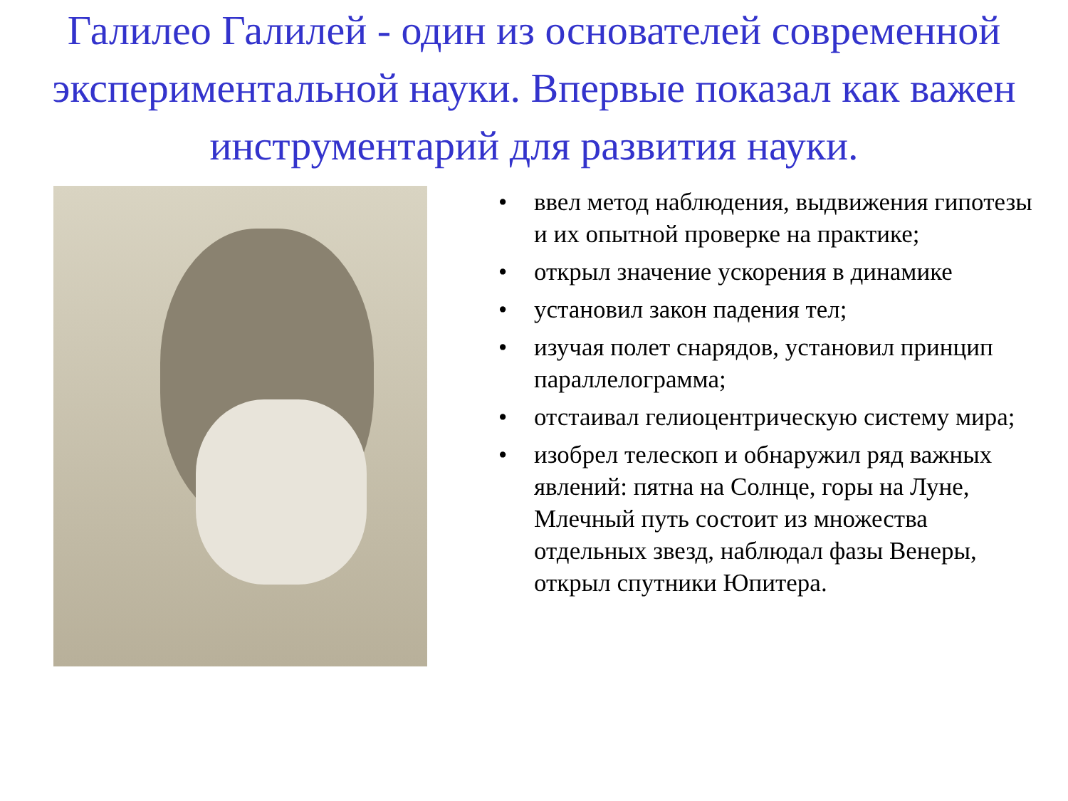Галилео Галилей - один из основателей современной экспериментальной науки. Впервые показал как важен инструментарий для развития науки.
• ввел метод наблюдения, выдвижения гипотезы и их опытной проверке на практике;
• открыл значение ускорения в динамике
• установил закон падения тел;
• изучая полет снарядов, установил принцип параллелограмма;
• отстаивал гелиоцентрическую систему мира;
• изобрел телескоп и обнаружил ряд важных явлений: пятна на Солнце, горы на Луне, Млечный путь состоит из множества отдельных звезд, наблюдал фазы Венеры, открыл спутники Юпитера.